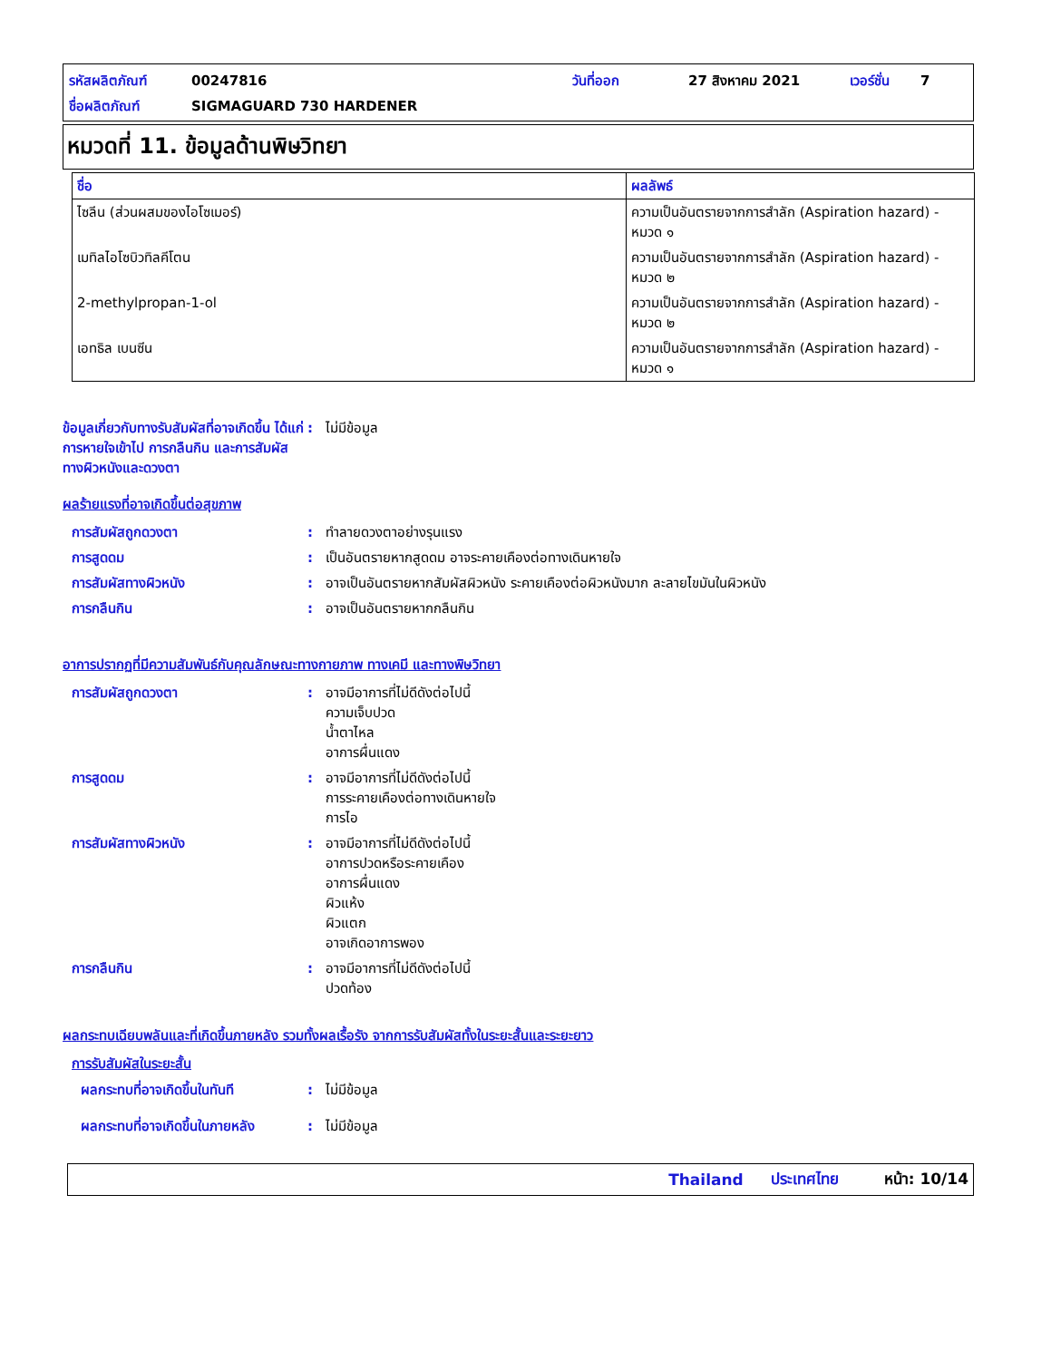รหัสผลิตภัณฑ์ 00247816 วันที่ออก 27 สิงหาคม 2021 เวอร์ชั่น 7
ชื่อผลิตภัณฑ์ SIGMAGUARD 730 HARDENER
หมวดที่ 11. ข้อมูลด้านพิษวิทยา
| ชื่อ | ผลลัพธ์ |
| --- | --- |
| ไซลีน (ส่วนผสมของไอโซเมอร์) | ความเป็นอันตรายจากการสำลัก (Aspiration hazard) - หมวด ๑ |
| เมทิลไอโซบิวทิลคีโตน | ความเป็นอันตรายจากการสำลัก (Aspiration hazard) - หมวด ๒ |
| 2-methylpropan-1-ol | ความเป็นอันตรายจากการสำลัก (Aspiration hazard) - หมวด ๒ |
| เอทธิล เบนซีน | ความเป็นอันตรายจากการสำลัก (Aspiration hazard) - หมวด ๑ |
ข้อมูลเกี่ยวกับทางรับสัมผัสที่อาจเกิดขึ้น ได้แก่ การหายใจเข้าไป การกลืนกิน และการสัมผัสทางผิวหนังและดวงตา: ไม่มีข้อมูล
ผลร้ายแรงที่อาจเกิดขึ้นต่อสุขภาพ
การสัมผัสถูกดวงตา: ทำลายดวงตาอย่างรุนแรง
การสูดดม: เป็นอันตรายหากสูดดม อาจระคายเคืองต่อทางเดินหายใจ
การสัมผัสทางผิวหนัง: อาจเป็นอันตรายหากสัมผัสผิวหนัง ระคายเคืองต่อผิวหนังมาก ละลายไขมันในผิวหนัง
การกลืนกิน: อาจเป็นอันตรายหากกลืนกิน
อาการปรากฏที่มีความสัมพันธ์กับคุณลักษณะทางกายภาพ ทางเคมี และทางพิษวิทยา
การสัมผัสถูกดวงตา: อาจมีอาการที่ไม่ดีดังต่อไปนี้
ความเจ็บปวด
น้ำตาไหล
อาการผื่นแดง
การสูดดม: อาจมีอาการที่ไม่ดีดังต่อไปนี้
การระคายเคืองต่อทางเดินหายใจ
การไอ
การสัมผัสทางผิวหนัง: อาจมีอาการที่ไม่ดีดังต่อไปนี้
อาการปวดหรือระคายเคือง
อาการผื่นแดง
ผิวแห้ง
ผิวแตก
อาจเกิดอาการพอง
การกลืนกิน: อาจมีอาการที่ไม่ดีดังต่อไปนี้
ปวดท้อง
ผลกระทบเฉียบพลันและที่เกิดขึ้นภายหลัง รวมทั้งผลเรื้อรัง จากการรับสัมผัสทั้งในระยะสั้นและระยะยาว
การรับสัมผัสในระยะสั้น
ผลกระทบที่อาจเกิดขึ้นในทันที: ไม่มีข้อมูล
ผลกระทบที่อาจเกิดขึ้นในภายหลัง: ไม่มีข้อมูล
Thailand ประเทศไทย หน้า: 10/14